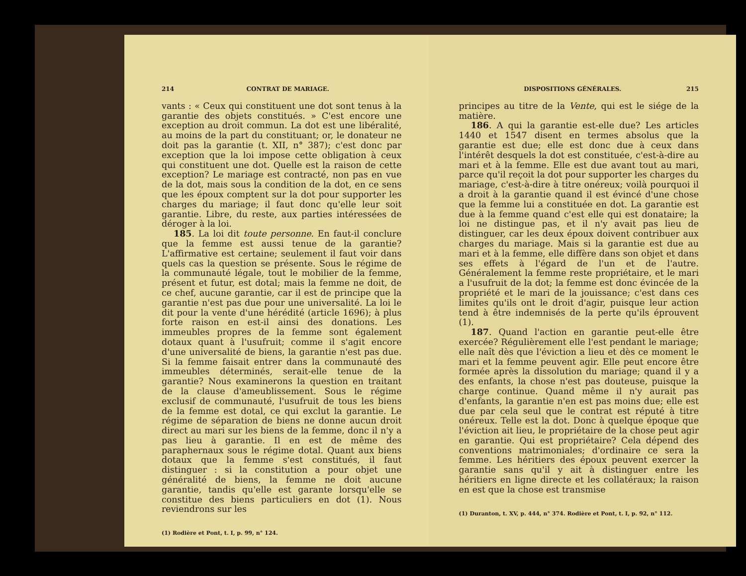214 CONTRAT DE MARIAGE.
vants : « Ceux qui constituent une dot sont tenus à la garantie des objets constitués. » C'est encore une exception au droit commun. La dot est une libéralité, au moins de la part du constituant; or, le donateur ne doit pas la garantie (t. XII, n° 387); c'est donc par exception que la loi impose cette obligation à ceux qui constituent une dot. Quelle est la raison de cette exception? Le mariage est contracté, non pas en vue de la dot, mais sous la condition de la dot, en ce sens que les époux comptent sur la dot pour supporter les charges du mariage; il faut donc qu'elle leur soit garantie. Libre, du reste, aux parties intéressées de déroger à la loi.
185. La loi dit toute personne. En faut-il conclure que la femme est aussi tenue de la garantie? L'affirmative est certaine; seulement il faut voir dans quels cas la question se présente. Sous le régime de la communauté légale, tout le mobilier de la femme, présent et futur, est dotal; mais la femme ne doit, de ce chef, aucune garantie, car il est de principe que la garantie n'est pas due pour une universalité. La loi le dit pour la vente d'une hérédité (article 1696); à plus forte raison en est-il ainsi des donations. Les immeubles propres de la femme sont également dotaux quant à l'usufruit; comme il s'agit encore d'une universalité de biens, la garantie n'est pas due. Si la femme faisait entrer dans la communauté des immeubles déterminés, serait-elle tenue de la garantie? Nous examinerons la question en traitant de la clause d'ameublissement. Sous le régime exclusif de communauté, l'usufruit de tous les biens de la femme est dotal, ce qui exclut la garantie. Le régime de séparation de biens ne donne aucun droit direct au mari sur les biens de la femme, donc il n'y a pas lieu à garantie. Il en est de même des paraphernaux sous le régime dotal. Quant aux biens dotaux que la femme s'est constitués, il faut distinguer : si la constitution a pour objet une généralité de biens, la femme ne doit aucune garantie, tandis qu'elle est garante lorsqu'elle se constitue des biens particuliers en dot (1). Nous reviendrons sur les
(1) Rodière et Pont, t. I, p. 99, n° 124.
DISPOSITIONS GÉNÉRALES. 215
principes au titre de la Vente, qui est le siége de la matière.
186. A qui la garantie est-elle due? Les articles 1440 et 1547 disent en termes absolus que la garantie est due; elle est donc due à ceux dans l'intérêt desquels la dot est constituée, c'est-à-dire au mari et à la femme. Elle est due avant tout au mari, parce qu'il reçoit la dot pour supporter les charges du mariage, c'est-à-dire à titre onéreux; voilà pourquoi il a droit à la garantie quand il est évincé d'une chose que la femme lui a constituée en dot. La garantie est due à la femme quand c'est elle qui est donataire; la loi ne distingue pas, et il n'y avait pas lieu de distinguer, car les deux époux doivent contribuer aux charges du mariage. Mais si la garantie est due au mari et à la femme, elle diffère dans son objet et dans ses effets à l'égard de l'un et de l'autre. Généralement la femme reste propriétaire, et le mari a l'usufruit de la dot; la femme est donc évincée de la propriété et le mari de la jouissance; c'est dans ces limites qu'ils ont le droit d'agir, puisque leur action tend à être indemnisés de la perte qu'ils éprouvent (1).
187. Quand l'action en garantie peut-elle être exercée? Régulièrement elle l'est pendant le mariage; elle naît dès que l'éviction a lieu et dès ce moment le mari et la femme peuvent agir. Elle peut encore être formée après la dissolution du mariage; quand il y a des enfants, la chose n'est pas douteuse, puisque la charge continue. Quand même il n'y aurait pas d'enfants, la garantie n'en est pas moins due; elle est due par cela seul que le contrat est réputé à titre onéreux. Telle est la dot. Donc à quelque époque que l'éviction ait lieu, le propriétaire de la chose peut agir en garantie. Qui est propriétaire? Cela dépend des conventions matrimoniales; d'ordinaire ce sera la femme. Les héritiers des époux peuvent exercer la garantie sans qu'il y ait à distinguer entre les héritiers en ligne directe et les collatéraux; la raison en est que la chose est transmise
(1) Duranton, t. XV, p. 444, n° 374. Rodière et Pont, t. I, p. 92, n° 112.